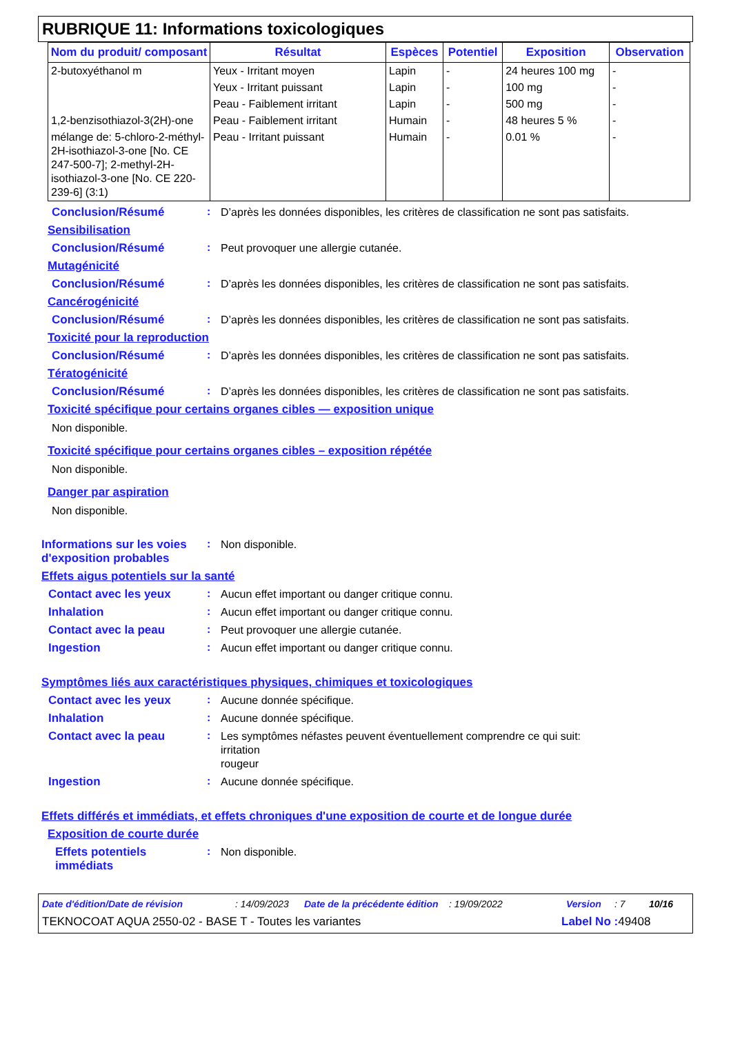RUBRIQUE 11: Informations toxicologiques
| Nom du produit/ composant | Résultat | Espèces | Potentiel | Exposition | Observation |
| --- | --- | --- | --- | --- | --- |
| 2-butoxyéthanol m | Yeux - Irritant moyen | Lapin | - | 24 heures 100 mg | - |
| | Yeux - Irritant puissant | Lapin | - | 100 mg | - |
| | Peau - Faiblement irritant | Lapin | - | 500 mg | - |
| 1,2-benzisothiazol-3(2H)-one | Peau - Faiblement irritant | Humain | - | 48 heures 5 % | - |
| mélange de: 5-chloro-2-méthyl-2H-isothiazol-3-one [No. CE 247-500-7]; 2-methyl-2H-isothiazol-3-one [No. CE 220-239-6] (3:1) | Peau - Irritant puissant | Humain | - | 0.01 % | - |
Conclusion/Résumé :
D’après les données disponibles, les critères de classification ne sont pas satisfaits.
Sensibilisation
Conclusion/Résumé :
Peut provoquer une allergie cutanée.
Mutagénicité
Conclusion/Résumé :
D’après les données disponibles, les critères de classification ne sont pas satisfaits.
Cancérogénicité
Conclusion/Résumé :
D’après les données disponibles, les critères de classification ne sont pas satisfaits.
Toxicité pour la reproduction
Conclusion/Résumé :
D’après les données disponibles, les critères de classification ne sont pas satisfaits.
Tératogénicité
Conclusion/Résumé :
D’après les données disponibles, les critères de classification ne sont pas satisfaits.
Toxicité spécifique pour certains organes cibles — exposition unique
Non disponible.
Toxicité spécifique pour certains organes cibles – exposition répétée
Non disponible.
Danger par aspiration
Non disponible.
Informations sur les voies d'exposition probables
:
Non disponible.
Effets aigus potentiels sur la santé
Contact avec les yeux :
Aucun effet important ou danger critique connu.
Inhalation :
Aucun effet important ou danger critique connu.
Contact avec la peau :
Peut provoquer une allergie cutanée.
Ingestion :
Aucun effet important ou danger critique connu.
Symptômes liés aux caractéristiques physiques, chimiques et toxicologiques
Contact avec les yeux :
Aucune donnée spécifique.
Inhalation :
Aucune donnée spécifique.
Contact avec la peau :
Les symptômes néfastes peuvent éventuellement comprendre ce qui suit:
irritation
rougeur
Ingestion :
Aucune donnée spécifique.
Effets différés et immédiats, et effets chroniques d'une exposition de courte et de longue durée
Exposition de courte durée
Effets potentiels immédiats
:
Non disponible.
Date d'édition/Date de révision: 14/09/2023 Date de la précédente édition: 19/09/2022 Version: 7 10/16
TEKNOCOAT AQUA 2550-02 - BASE T - Toutes les variantes Label No : 49408